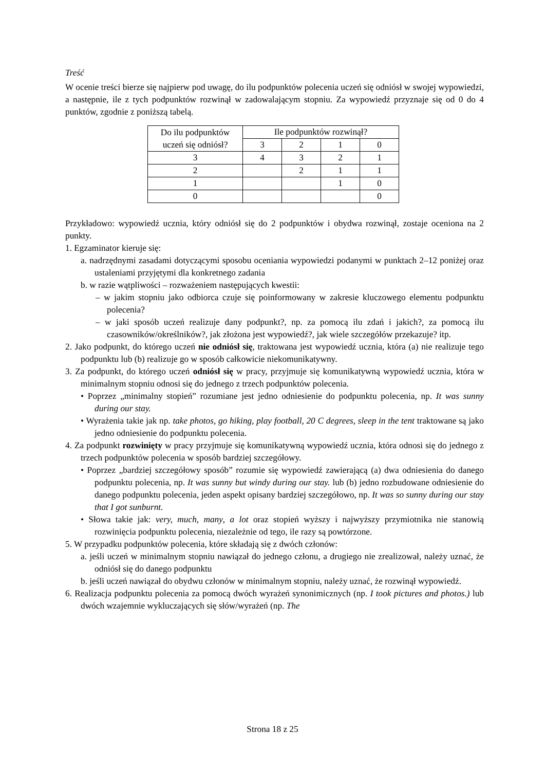Treść
W ocenie treści bierze się najpierw pod uwagę, do ilu podpunktów polecenia uczeń się odniósł w swojej wypowiedzi, a następnie, ile z tych podpunktów rozwinął w zadowalającym stopniu. Za wypowiedź przyznaje się od 0 do 4 punktów, zgodnie z poniższą tabelą.
| Do ilu podpunktów uczeń się odniósł? | Ile podpunktów rozwinął? | | | |
| | 3 | 2 | 1 | 0 |
| 3 | 4 | 3 | 2 | 1 |
| 2 | | 2 | 1 | 1 |
| 1 | | | 1 | 0 |
| 0 | | | | 0 |
Przykładowo: wypowiedź ucznia, który odniósł się do 2 podpunktów i obydwa rozwinął, zostaje oceniona na 2 punkty.
1. Egzaminator kieruje się:
a. nadrzędnymi zasadami dotyczącymi sposobu oceniania wypowiedzi podanymi w punktach 2–12 poniżej oraz ustaleniami przyjętymi dla konkretnego zadania
b. w razie wątpliwości – rozważeniem następujących kwestii:
– w jakim stopniu jako odbiorca czuje się poinformowany w zakresie kluczowego elementu podpunktu polecenia?
– w jaki sposób uczeń realizuje dany podpunkt?, np. za pomocą ilu zdań i jakich?, za pomocą ilu czasowników/określników?, jak złożona jest wypowiedź?, jak wiele szczegółów przekazuje? itp.
2. Jako podpunkt, do którego uczeń nie odniósł się, traktowana jest wypowiedź ucznia, która (a) nie realizuje tego podpunktu lub (b) realizuje go w sposób całkowicie niekomunikatywny.
3. Za podpunkt, do którego uczeń odniósł się w pracy, przyjmuje się komunikatywną wypowiedź ucznia, która w minimalnym stopniu odnosi się do jednego z trzech podpunktów polecenia.
• Poprzez „minimalny stopień” rozumiane jest jedno odniesienie do podpunktu polecenia, np. It was sunny during our stay.
• Wyrażenia takie jak np. take photos, go hiking, play football, 20 C degrees, sleep in the tent traktowane są jako jedno odniesienie do podpunktu polecenia.
4. Za podpunkt rozwinięty w pracy przyjmuje się komunikatywną wypowiedź ucznia, która odnosi się do jednego z trzech podpunktów polecenia w sposób bardziej szczegółowy.
• Poprzez „bardziej szczegółowy sposób” rozumie się wypowiedź zawierającą (a) dwa odniesienia do danego podpunktu polecenia, np. It was sunny but windy during our stay. lub (b) jedno rozbudowane odniesienie do danego podpunktu polecenia, jeden aspekt opisany bardziej szczegółowo, np. It was so sunny during our stay that I got sunburnt.
• Słowa takie jak: very, much, many, a lot oraz stopień wyższy i najwyższy przymiotnika nie stanowią rozwinięcia podpunktu polecenia, niezależnie od tego, ile razy są powtórzone.
5. W przypadku podpunktów polecenia, które składają się z dwóch członów:
a. jeśli uczeń w minimalnym stopniu nawiązał do jednego członu, a drugiego nie zrealizował, należy uznać, że odniósł się do danego podpunktu
b. jeśli uczeń nawiązał do obydwu członów w minimalnym stopniu, należy uznać, że rozwinął wypowiedź.
6. Realizacja podpunktu polecenia za pomocą dwóch wyrażeń synonimicznych (np. I took pictures and photos.) lub dwóch wzajemnie wykluczających się słów/wyrażeń (np. The
Strona 18 z 25